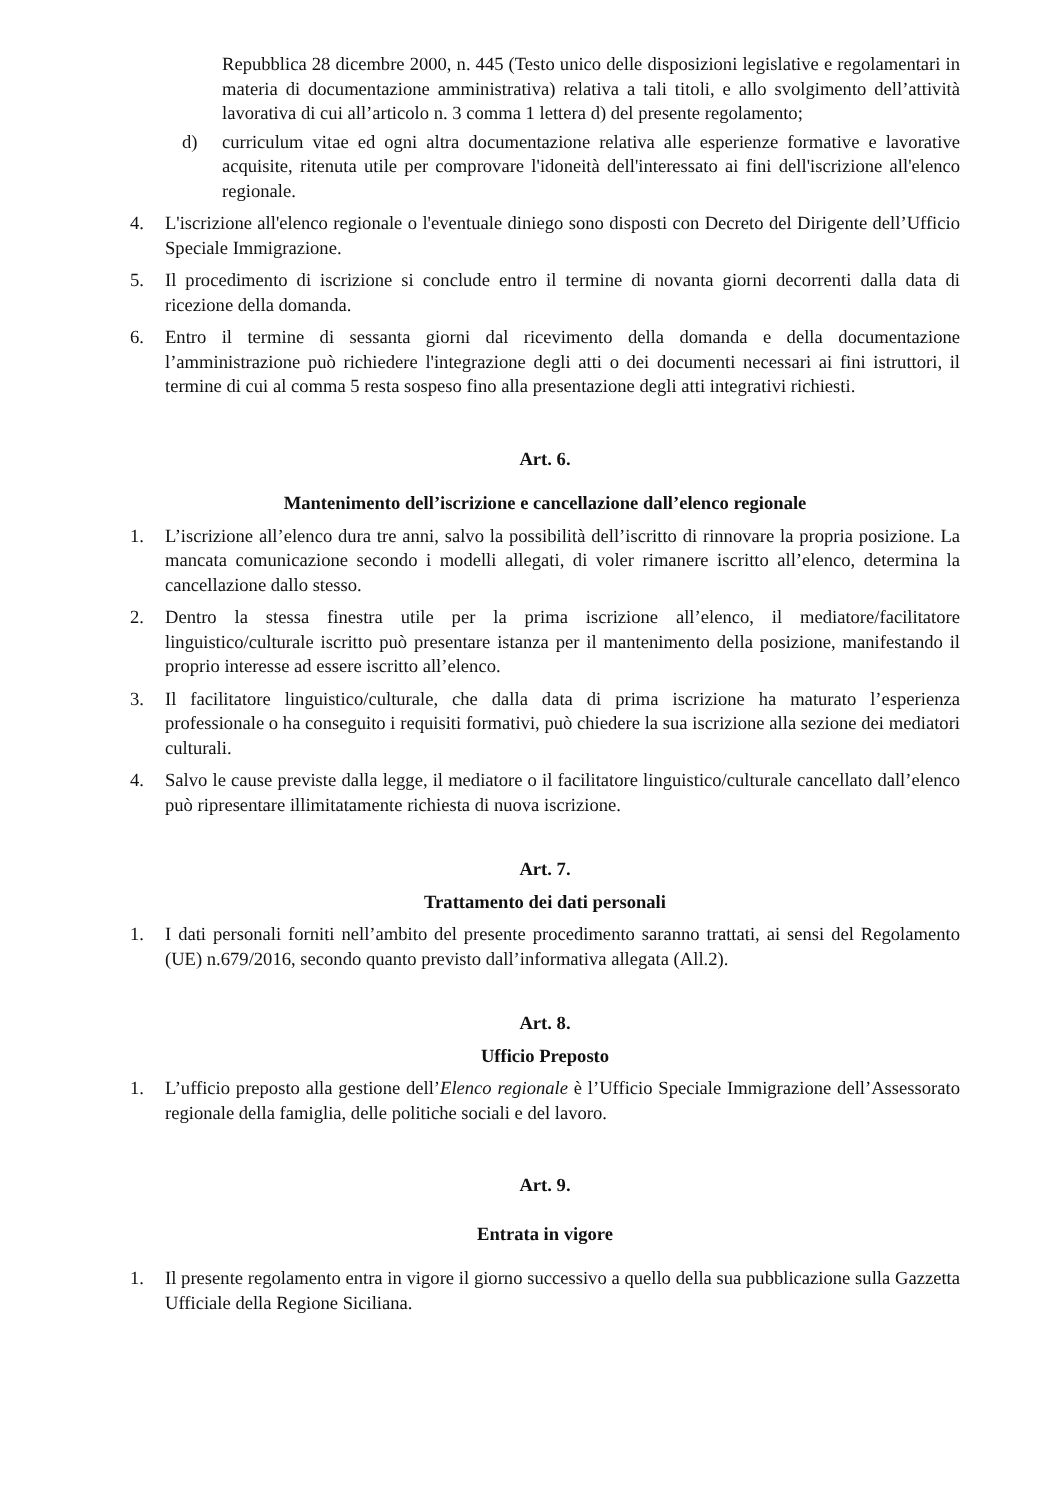Repubblica 28 dicembre 2000, n. 445 (Testo unico delle disposizioni legislative e regolamentari in materia di documentazione amministrativa) relativa a tali titoli, e allo svolgimento dell’attività lavorativa di cui all’articolo n. 3 comma 1 lettera d) del presente regolamento;
d) curriculum vitae ed ogni altra documentazione relativa alle esperienze formative e lavorative acquisite, ritenuta utile per comprovare l'idoneità dell'interessato ai fini dell'iscrizione all'elenco regionale.
4. L'iscrizione all'elenco regionale o l'eventuale diniego sono disposti con Decreto del Dirigente dell’Ufficio Speciale Immigrazione.
5. Il procedimento di iscrizione si conclude entro il termine di novanta giorni decorrenti dalla data di ricezione della domanda.
6. Entro il termine di sessanta giorni dal ricevimento della domanda e della documentazione l’amministrazione può richiedere l'integrazione degli atti o dei documenti necessari ai fini istruttori, il termine di cui al comma 5 resta sospeso fino alla presentazione degli atti integrativi richiesti.
Art. 6.
Mantenimento dell’iscrizione e cancellazione dall’elenco regionale
1. L’iscrizione all’elenco dura tre anni, salvo la possibilità dell’iscritto di rinnovare la propria posizione. La mancata comunicazione secondo i modelli allegati, di voler rimanere iscritto all’elenco, determina la cancellazione dallo stesso.
2. Dentro la stessa finestra utile per la prima iscrizione all’elenco, il mediatore/facilitatore linguistico/culturale iscritto può presentare istanza per il mantenimento della posizione, manifestando il proprio interesse ad essere iscritto all’elenco.
3. Il facilitatore linguistico/culturale, che dalla data di prima iscrizione ha maturato l’esperienza professionale o ha conseguito i requisiti formativi, può chiedere la sua iscrizione alla sezione dei mediatori culturali.
4. Salvo le cause previste dalla legge, il mediatore o il facilitatore linguistico/culturale cancellato dall’elenco può ripresentare illimitatamente richiesta di nuova iscrizione.
Art. 7.
Trattamento dei dati personali
1. I dati personali forniti nell’ambito del presente procedimento saranno trattati, ai sensi del Regolamento (UE) n.679/2016, secondo quanto previsto dall’informativa allegata (All.2).
Art. 8.
Ufficio Preposto
1. L’ufficio preposto alla gestione dell’Elenco regionale è l’Ufficio Speciale Immigrazione dell’Assessorato regionale della famiglia, delle politiche sociali e del lavoro.
Art. 9.
Entrata in vigore
1. Il presente regolamento entra in vigore il giorno successivo a quello della sua pubblicazione sulla Gazzetta Ufficiale della Regione Siciliana.